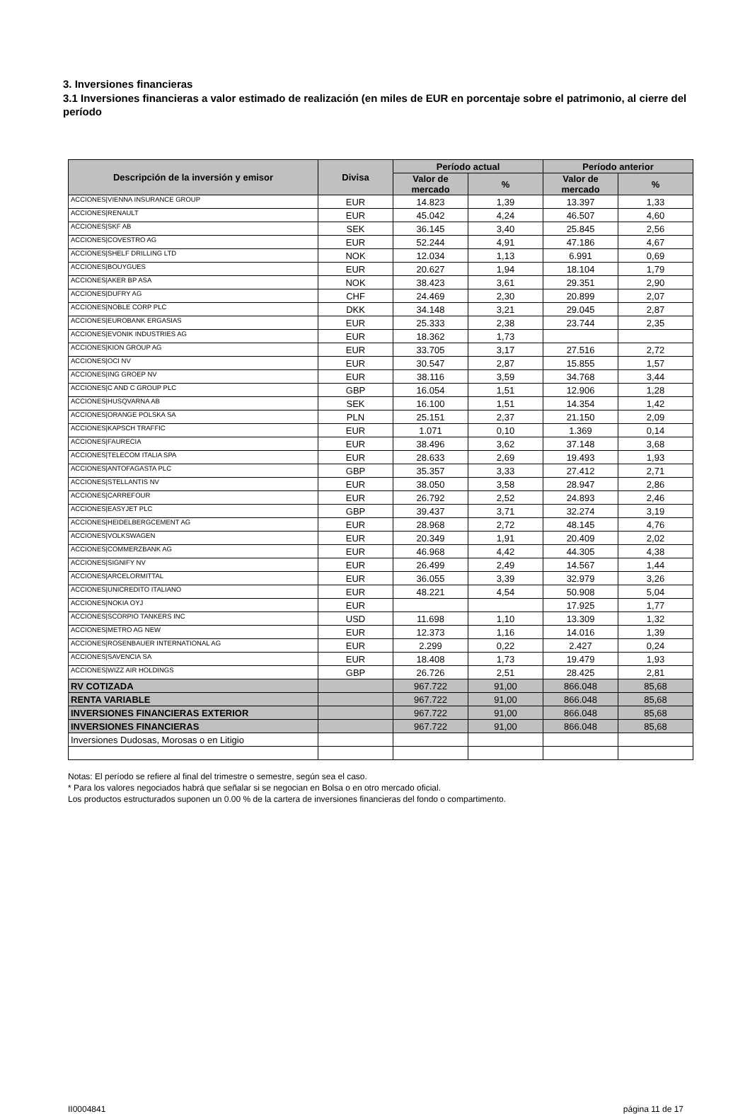3. Inversiones financieras
3.1 Inversiones financieras a valor estimado de realización (en miles de EUR en porcentaje sobre el patrimonio, al cierre del período
| Descripción de la inversión y emisor | Divisa | Período actual | | Período anterior | |
| --- | --- | --- | --- | --- | --- |
| | | Valor de mercado | % | Valor de mercado | % |
| ACCIONES/VIENNA INSURANCE GROUP | EUR | 14.823 | 1,39 | 13.397 | 1,33 |
| ACCIONES/RENAULT | EUR | 45.042 | 4,24 | 46.507 | 4,60 |
| ACCIONES/SKF AB | SEK | 36.145 | 3,40 | 25.845 | 2,56 |
| ACCIONES/COVESTRO AG | EUR | 52.244 | 4,91 | 47.186 | 4,67 |
| ACCIONES/SHELF DRILLING LTD | NOK | 12.034 | 1,13 | 6.991 | 0,69 |
| ACCIONES/BOUYGUES | EUR | 20.627 | 1,94 | 18.104 | 1,79 |
| ACCIONES/AKER BP ASA | NOK | 38.423 | 3,61 | 29.351 | 2,90 |
| ACCIONES/DUFRY AG | CHF | 24.469 | 2,30 | 20.899 | 2,07 |
| ACCIONES/NOBLE CORP PLC | DKK | 34.148 | 3,21 | 29.045 | 2,87 |
| ACCIONES/EUROBANK ERGASIAS | EUR | 25.333 | 2,38 | 23.744 | 2,35 |
| ACCIONES/EVONIK INDUSTRIES AG | EUR | 18.362 | 1,73 | | |
| ACCIONES/KION GROUP AG | EUR | 33.705 | 3,17 | 27.516 | 2,72 |
| ACCIONES/OCI NV | EUR | 30.547 | 2,87 | 15.855 | 1,57 |
| ACCIONES/ING GROEP NV | EUR | 38.116 | 3,59 | 34.768 | 3,44 |
| ACCIONES/C AND C GROUP PLC | GBP | 16.054 | 1,51 | 12.906 | 1,28 |
| ACCIONES/HUSQVARNA AB | SEK | 16.100 | 1,51 | 14.354 | 1,42 |
| ACCIONES/ORANGE POLSKA SA | PLN | 25.151 | 2,37 | 21.150 | 2,09 |
| ACCIONES/KAPSCH TRAFFIC | EUR | 1.071 | 0,10 | 1.369 | 0,14 |
| ACCIONES/FAURECIA | EUR | 38.496 | 3,62 | 37.148 | 3,68 |
| ACCIONES/TELECOM ITALIA SPA | EUR | 28.633 | 2,69 | 19.493 | 1,93 |
| ACCIONES/ANTOFAGASTA PLC | GBP | 35.357 | 3,33 | 27.412 | 2,71 |
| ACCIONES/STELLANTIS NV | EUR | 38.050 | 3,58 | 28.947 | 2,86 |
| ACCIONES/CARREFOUR | EUR | 26.792 | 2,52 | 24.893 | 2,46 |
| ACCIONES/EASYJET PLC | GBP | 39.437 | 3,71 | 32.274 | 3,19 |
| ACCIONES/HEIDELBERGCEMENT AG | EUR | 28.968 | 2,72 | 48.145 | 4,76 |
| ACCIONES/VOLKSWAGEN | EUR | 20.349 | 1,91 | 20.409 | 2,02 |
| ACCIONES/COMMERZBANK AG | EUR | 46.968 | 4,42 | 44.305 | 4,38 |
| ACCIONES/SIGNIFY NV | EUR | 26.499 | 2,49 | 14.567 | 1,44 |
| ACCIONES/ARCELORMITTAL | EUR | 36.055 | 3,39 | 32.979 | 3,26 |
| ACCIONES/UNICREDITO ITALIANO | EUR | 48.221 | 4,54 | 50.908 | 5,04 |
| ACCIONES/NOKIA OYJ | EUR | | | 17.925 | 1,77 |
| ACCIONES/SCORPIO TANKERS INC | USD | 11.698 | 1,10 | 13.309 | 1,32 |
| ACCIONES/METRO AG NEW | EUR | 12.373 | 1,16 | 14.016 | 1,39 |
| ACCIONES/ROSENBAUER INTERNATIONAL AG | EUR | 2.299 | 0,22 | 2.427 | 0,24 |
| ACCIONES/SAVENCIA SA | EUR | 18.408 | 1,73 | 19.479 | 1,93 |
| ACCIONES/WIZZ AIR HOLDINGS | GBP | 26.726 | 2,51 | 28.425 | 2,81 |
| RV COTIZADA | | 967.722 | 91,00 | 866.048 | 85,68 |
| RENTA VARIABLE | | 967.722 | 91,00 | 866.048 | 85,68 |
| INVERSIONES FINANCIERAS EXTERIOR | | 967.722 | 91,00 | 866.048 | 85,68 |
| INVERSIONES FINANCIERAS | | 967.722 | 91,00 | 866.048 | 85,68 |
| Inversiones Dudosas, Morosas o en Litigio | | | | | |
Notas: El período se refiere al final del trimestre o semestre, según sea el caso.
* Para los valores negociados habrá que señalar si se negocian en Bolsa o en otro mercado oficial.
Los productos estructurados suponen un 0.00 % de la cartera de inversiones financieras del fondo o compartimento.
II0004841 página 11 de 17